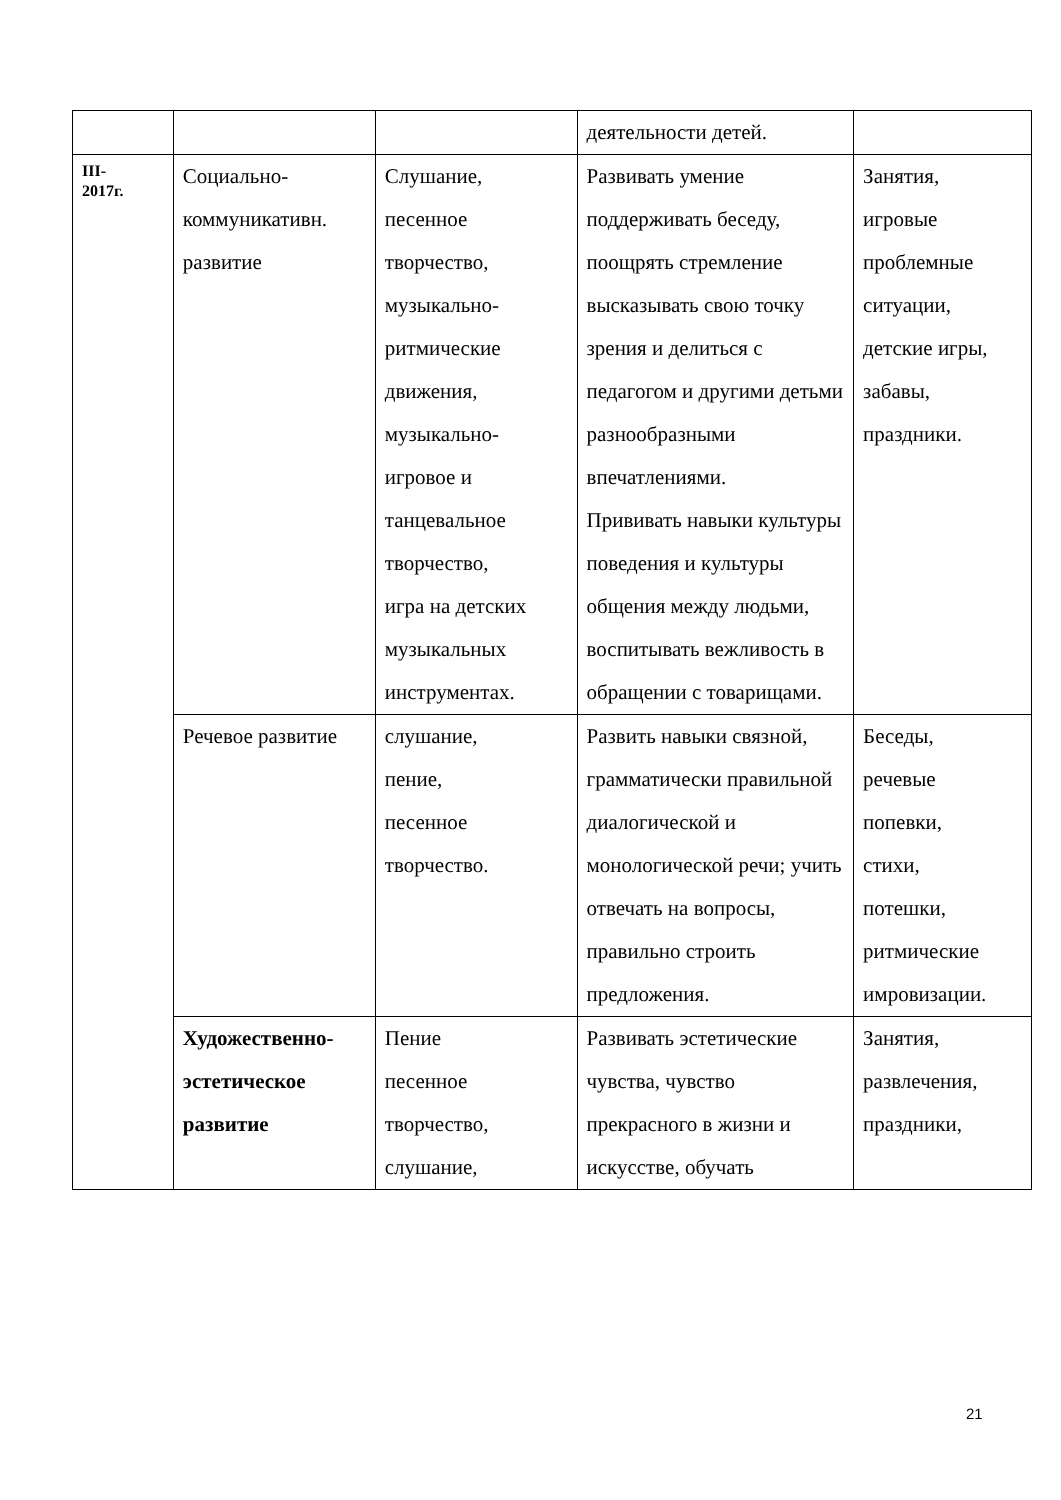| | | | деятельности детей. | |
| III- 2017г. | Социально- коммуникативн. развитие | Слушание, песенное творчество, музыкально- ритмические движения, музыкально- игровое и танцевальное творчество, игра на детских музыкальных инструментах. | Развивать умение поддерживать беседу, поощрять стремление высказывать свою точку зрения и делиться с педагогом и другими детьми разнообразными впечатлениями. Прививать навыки культуры поведения и культуры общения между людьми, воспитывать вежливость в обращении с товарищами. | Занятия, игровые проблемные ситуации, детские игры, забавы, праздники. |
| | Речевое развитие | слушание, пение, песенное творчество. | Развить навыки связной, грамматически правильной диалогической и монологической речи; учить отвечать на вопросы, правильно строить предложения. | Беседы, речевые попевки, стихи, потешки, ритмические имровизации. |
| | Художественно- эстетическое развитие | Пение песенное творчество, слушание, | Развивать эстетические чувства, чувство прекрасного в жизни и искусстве, обучать | Занятия, развлечения, праздники, |
21